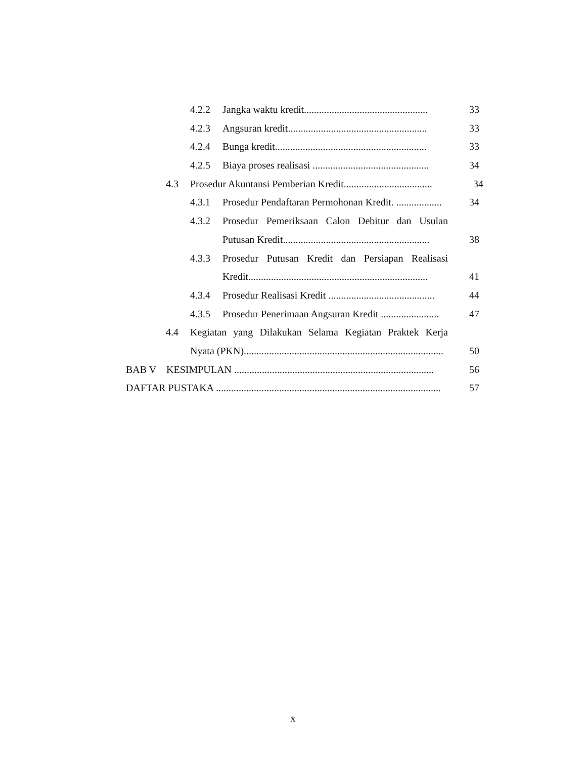4.2.2 Jangka waktu kredit................................................. 33
4.2.3 Angsuran kredit....................................................... 33
4.2.4 Bunga kredit............................................................ 33
4.2.5 Biaya proses realisasi .............................................. 34
4.3 Prosedur Akuntansi Pemberian Kredit................................... 34
4.3.1 Prosedur Pendaftaran Permohonan Kredit. .................. 34
4.3.2 Prosedur Pemeriksaan Calon Debitur dan Usulan
Putusan Kredit.......................................................... 38
4.3.3 Prosedur Putusan Kredit dan Persiapan Realisasi
Kredit....................................................................... 41
4.3.4 Prosedur Realisasi Kredit .......................................... 44
4.3.5 Prosedur Penerimaan Angsuran Kredit ....................... 47
4.4 Kegiatan yang Dilakukan Selama Kegiatan Praktek Kerja
Nyata (PKN)............................................................................... 50
BAB V KESIMPULAN ............................................................................... 56
DAFTAR PUSTAKA ......................................................................................... 57
x